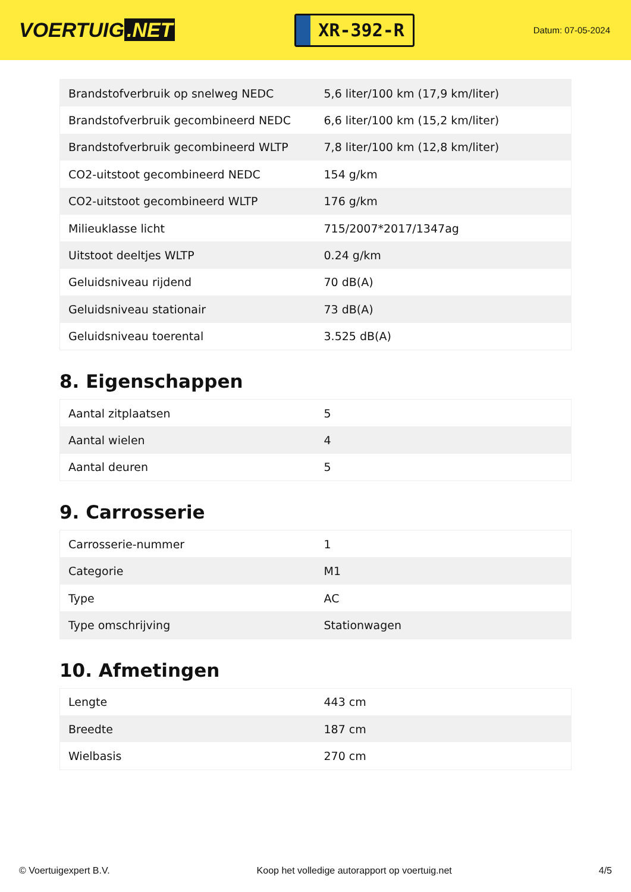VOERTUIG.NET
XR-392-R
Datum: 07-05-2024
| Brandstofverbruik op snelweg NEDC | 5,6 liter/100 km (17,9 km/liter) |
| Brandstofverbruik gecombineerd NEDC | 6,6 liter/100 km (15,2 km/liter) |
| Brandstofverbruik gecombineerd WLTP | 7,8 liter/100 km (12,8 km/liter) |
| CO2-uitstoot gecombineerd NEDC | 154 g/km |
| CO2-uitstoot gecombineerd WLTP | 176 g/km |
| Milieuklasse licht | 715/2007*2017/1347ag |
| Uitstoot deeltjes WLTP | 0.24 g/km |
| Geluidsniveau rijdend | 70 dB(A) |
| Geluidsniveau stationair | 73 dB(A) |
| Geluidsniveau toerental | 3.525 dB(A) |
8. Eigenschappen
| Aantal zitplaatsen | 5 |
| Aantal wielen | 4 |
| Aantal deuren | 5 |
9. Carrosserie
| Carrosserie-nummer | 1 |
| Categorie | M1 |
| Type | AC |
| Type omschrijving | Stationwagen |
10. Afmetingen
| Lengte | 443 cm |
| Breedte | 187 cm |
| Wielbasis | 270 cm |
© Voertuigexpert B.V. Koop het volledige autorapport op voertuig.net 4/5